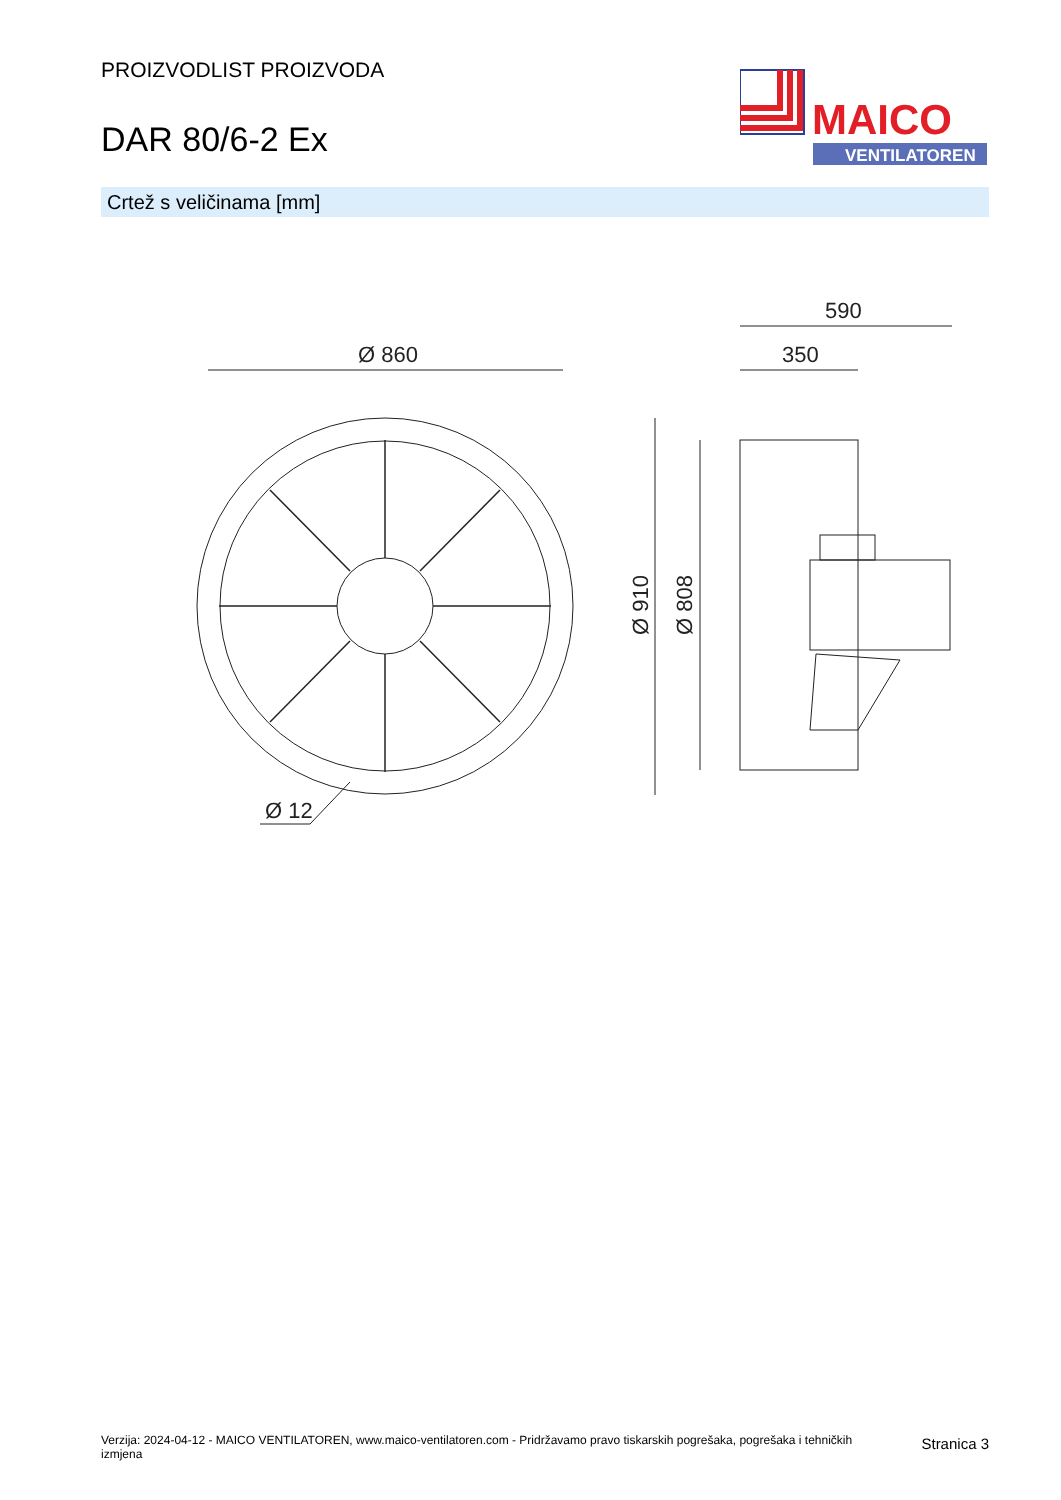PROIZVODLIST PROIZVODA
DAR 80/6-2 Ex
MAICO
VENTILATOREN
Crtež s veličinama [mm]
Ø 860
Ø 12
590
350
Ø 910
Ø 808
Verzija: 2024-04-12 - MAICO VENTILATOREN, www.maico-ventilatoren.com - Pridržavamo pravo tiskarskih pogrešaka, pogrešaka i tehničkih izmjena
Stranica 3